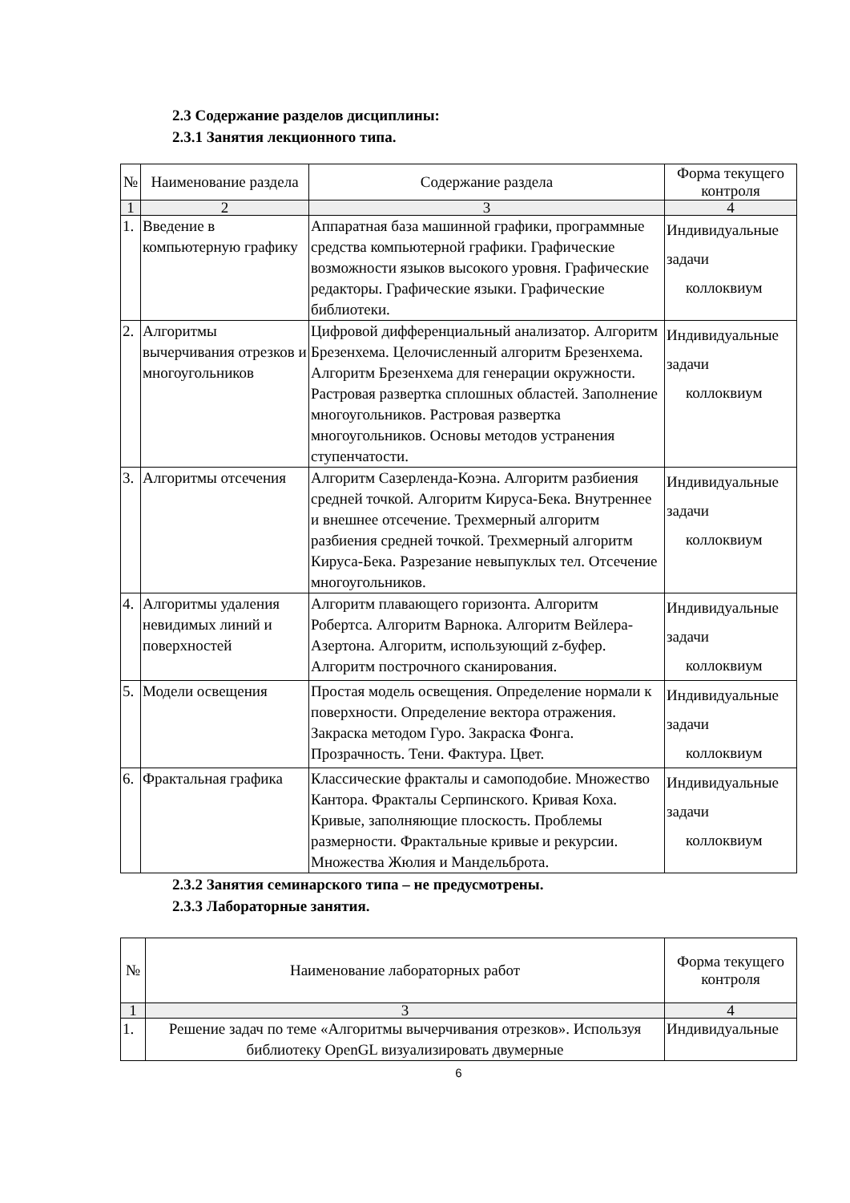2.3 Содержание разделов дисциплины:
2.3.1 Занятия лекционного типа.
| № | Наименование раздела | Содержание раздела | Форма текущего контроля |
| --- | --- | --- | --- |
| 1 | 2 | 3 | 4 |
| 1. | Введение в компьютерную графику | Аппаратная база машинной графики, программные средства компьютерной графики. Графические возможности языков высокого уровня. Графические редакторы. Графические языки. Графические библиотеки. | Индивидуальные задачи коллоквиум |
| 2. | Алгоритмы вычерчивания отрезков и многоугольников | Цифровой дифференциальный анализатор. Алгоритм Брезенхема. Целочисленный алгоритм Брезенхема. Алгоритм Брезенхема для генерации окружности. Растровая развертка сплошных областей. Заполнение многоугольников. Растровая развертка многоугольников. Основы методов устранения ступенчатости. | Индивидуальные задачи коллоквиум |
| 3. | Алгоритмы отсечения | Алгоритм Сазерленда-Коэна. Алгоритм разбиения средней точкой. Алгоритм Кируса-Бека. Внутреннее и внешнее отсечение. Трехмерный алгоритм разбиения средней точкой. Трехмерный алгоритм Кируса-Бека. Разрезание невыпуклых тел. Отсечение многоугольников. | Индивидуальные задачи коллоквиум |
| 4. | Алгоритмы удаления невидимых линий и поверхностей | Алгоритм плавающего горизонта. Алгоритм Робертса. Алгоритм Варнока. Алгоритм Вейлера-Азертона. Алгоритм, использующий z-буфер. Алгоритм построчного сканирования. | Индивидуальные задачи коллоквиум |
| 5. | Модели освещения | Простая модель освещения. Определение нормали к поверхности. Определение вектора отражения. Закраска методом Гуро. Закраска Фонга. Прозрачность. Тени. Фактура. Цвет. | Индивидуальные задачи коллоквиум |
| 6. | Фрактальная графика | Классические фракталы и самоподобие. Множество Кантора. Фракталы Серпинского. Кривая Коха. Кривые, заполняющие плоскость. Проблемы размерности. Фрактальные кривые и рекурсии. Множества Жюлия и Мандельброта. | Индивидуальные задачи коллоквиум |
2.3.2 Занятия семинарского типа – не предусмотрены.
2.3.3 Лабораторные занятия.
| № | Наименование лабораторных работ | Форма текущего контроля |
| --- | --- | --- |
| 1 | 3 | 4 |
| 1. | Решение задач по теме «Алгоритмы вычерчивания отрезков». Используя библиотеку OpenGL визуализировать двумерные | Индивидуальные |
6